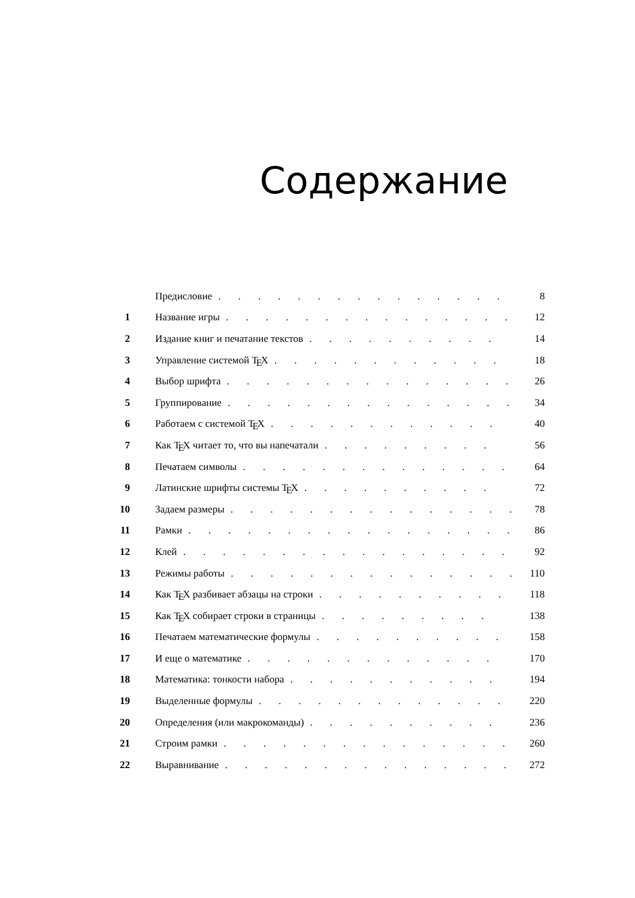Содержание
| | Предисловие ............... | 8 |
| 1 | Название игры ............... | 12 |
| 2 | Издание книг и печатание текстов .......... | 14 |
| 3 | Управление системой T E X ............ | 18 |
| 4 | Выбор шрифта ............... | 26 |
| 5 | Группирование ............... | 34 |
| 6 | Работаем с системой T E X ............ | 40 |
| 7 | Как T E X читает то, что вы напечатали ......... | 56 |
| 8 | Печатаем символы .............. | 64 |
| 9 | Латинские шрифты системы T E X .......... | 72 |
| 10 | Задаем размеры ............... | 78 |
| 11 | Рамки ................. | 86 |
| 12 | Клей ................. | 92 |
| 13 | Режимы работы ............... | 110 |
| 14 | Как T E X разбивает абзацы на строки .......... | 118 |
| 15 | Как T E X собирает строки в страницы ......... | 138 |
| 16 | Печатаем математические формулы .......... | 158 |
| 17 | И еще о математике ............. | 170 |
| 18 | Математика: тонкости набора ........... | 194 |
| 19 | Выделенные формулы ............. | 220 |
| 20 | Определения (или макрокоманды) .......... | 236 |
| 21 | Строим рамки ............... | 260 |
| 22 | Выравнивание ............... | 272 |